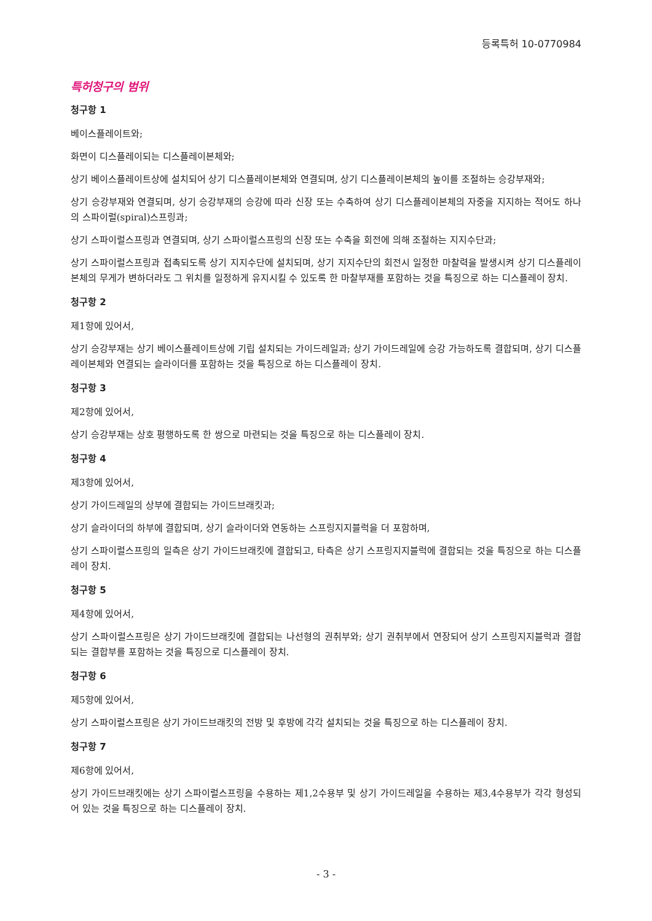등록특허 10-0770984
특허청구의 범위
청구항 1
베이스플레이트와;
화면이 디스플레이되는 디스플레이본체와;
상기 베이스플레이트상에 설치되어 상기 디스플레이본체와 연결되며, 상기 디스플레이본체의 높이를 조절하는 승강부재와;
상기 승강부재와 연결되며, 상기 승강부재의 승강에 따라 신장 또는 수축하여 상기 디스플레이본체의 자중을 지지하는 적어도 하나의 스파이럴(spiral)스프링과;
상기 스파이럴스프링과 연결되며, 상기 스파이럴스프링의 신장 또는 수축을 회전에 의해 조절하는 지지수단과;
상기 스파이럴스프링과 접촉되도록 상기 지지수단에 설치되며, 상기 지지수단의 회전시 일정한 마찰력을 발생시켜 상기 디스플레이본체의 무게가 변하더라도 그 위치를 일정하게 유지시킬 수 있도록 한 마찰부재를 포함하는 것을 특징으로 하는 디스플레이 장치.
청구항 2
제1항에 있어서,
상기 승강부재는 상기 베이스플레이트상에 기립 설치되는 가이드레일과; 상기 가이드레일에 승강 가능하도록 결합되며, 상기 디스플레이본체와 연결되는 슬라이더를 포함하는 것을 특징으로 하는 디스플레이 장치.
청구항 3
제2항에 있어서,
상기 승강부재는 상호 평행하도록 한 쌍으로 마련되는 것을 특징으로 하는 디스플레이 장치.
청구항 4
제3항에 있어서,
상기 가이드레일의 상부에 결합되는 가이드브래킷과;
상기 슬라이더의 하부에 결합되며, 상기 슬라이더와 연동하는 스프링지지블럭을 더 포함하며,
상기 스파이럴스프링의 일측은 상기 가이드브래킷에 결합되고, 타측은 상기 스프링지지블럭에 결합되는 것을 특징으로 하는 디스플레이 장치.
청구항 5
제4항에 있어서,
상기 스파이럴스프링은 상기 가이드브래킷에 결합되는 나선형의 권취부와; 상기 권취부에서 연장되어 상기 스프링지지블럭과 결합되는 결합부를 포함하는 것을 특징으로 디스플레이 장치.
청구항 6
제5항에 있어서,
상기 스파이럴스프링은 상기 가이드브래킷의 전방 및 후방에 각각 설치되는 것을 특징으로 하는 디스플레이 장치.
청구항 7
제6항에 있어서,
상기 가이드브래킷에는 상기 스파이럴스프링을 수용하는 제1,2수용부 및 상기 가이드레일을 수용하는 제3,4수용부가 각각 형성되어 있는 것을 특징으로 하는 디스플레이 장치.
- 3 -